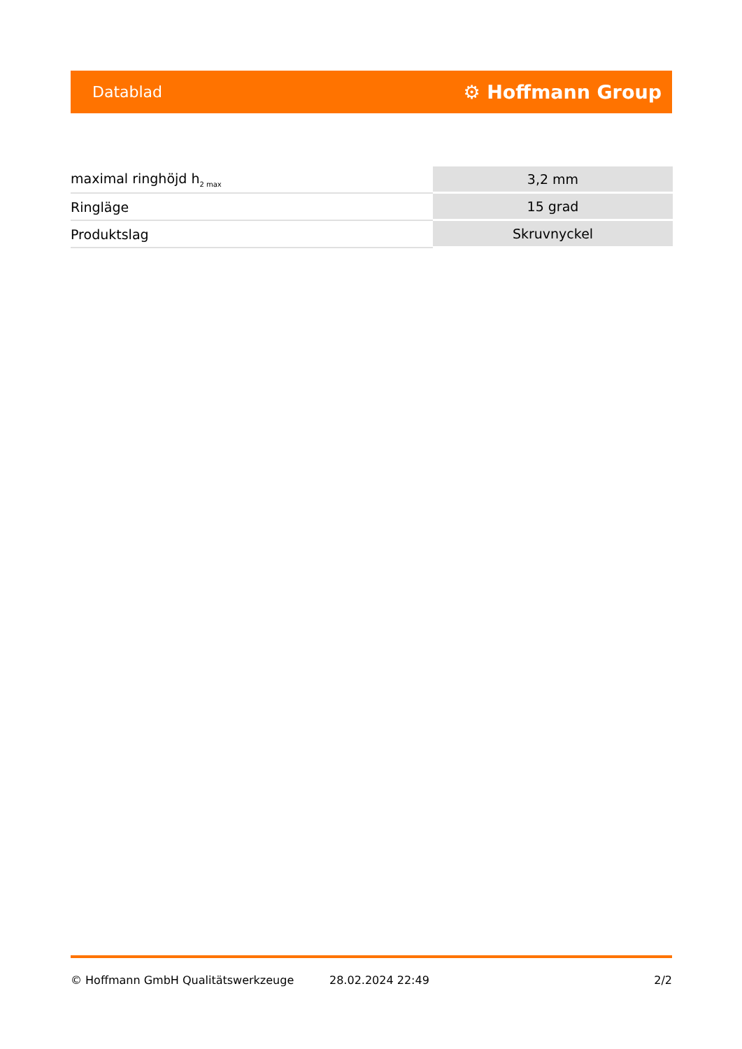Datablad ⚙ Hoffmann Group
| maximal ringhöjd h<sub>2 max</sub> | 3,2 mm |
| Ringläge | 15 grad |
| Produktslag | Skruvnyckel |
© Hoffmann GmbH Qualitätswerkzeuge 28.02.2024 22:49 2/2